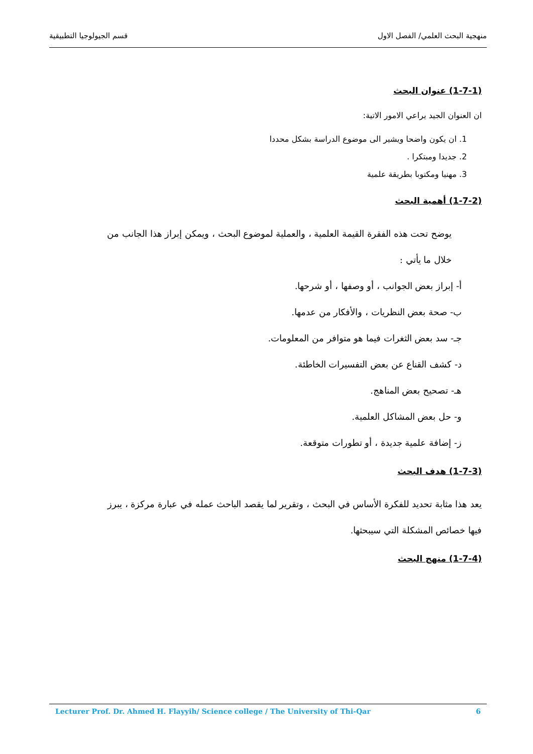منهجية البحث العلمي/ الفصل الاول قسم الجيولوجيا التطبيقية
(1-7-1) عنوان البحث
ان العنوان الجيد يراعي الامور الاتية:
1. ان يكون واضحا ويشير الى موضوع الدراسة بشكل محددا
2. جديدا ومبتكرا .
3. مهنيا ومكتوبا بطريقة علمية
(1-7-2) أهمية البحث
يوضح تحت هذه الفقرة القيمة العلمية ، والعملية لموضوع البحث ، ويمكن إبراز هذا الجانب من خلال ما يأتي :
أ- إبراز بعض الجوانب ، أو وصفها ، أو شرحها.
ب- صحة بعض النظريات ، والأفكار من عدمها.
جـ- سد بعض الثغرات فيما هو متوافر من المعلومات.
د- كشف القناع عن بعض التفسيرات الخاطئة.
هـ- تصحيح بعض المناهج.
و- حل بعض المشاكل العلمية.
ز- إضافة علمية جديدة ، أو تطورات متوقعة.
(1-7-3) هدف البحث
يعد هذا مثابة تحديد للفكرة الأساس في البحث ، وتقرير لما يقصد الباحث عمله في عبارة مركزة ، يبرز فيها خصائص المشكلة التي سيبحثها.
(1-7-4) منهج البحث
Lecturer Prof. Dr. Ahmed H. Flayyih/ Science college / The University of Thi-Qar 6